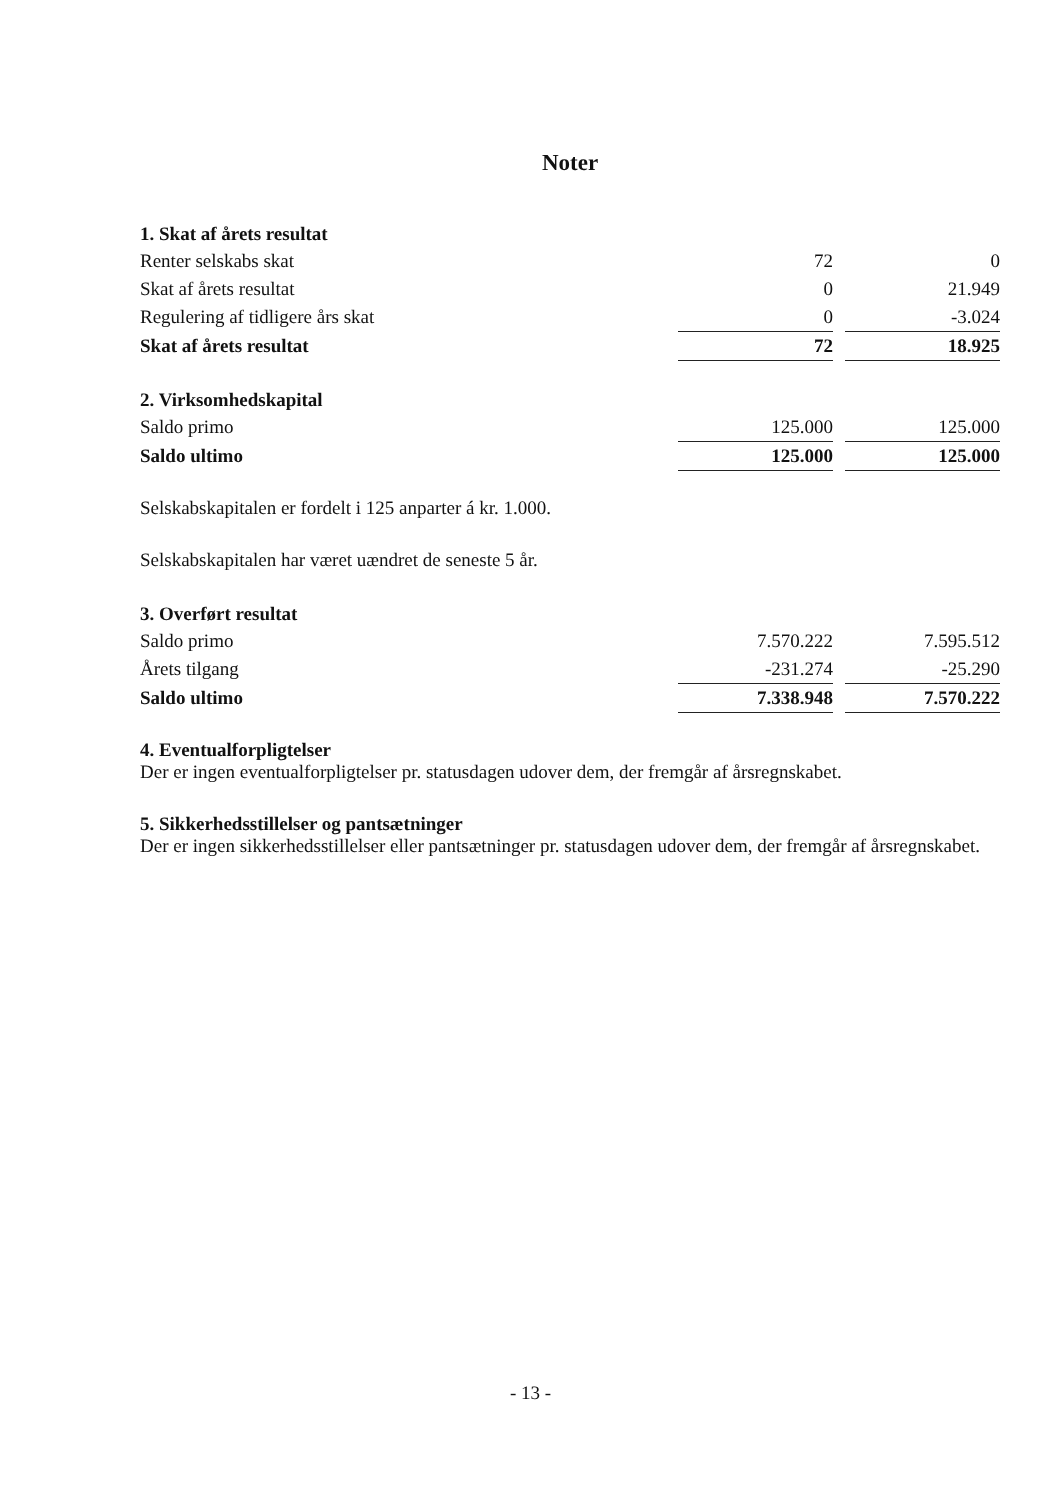Noter
| 1. Skat af årets resultat | | | |
| --- | --- | --- | --- |
| Renter selskabs skat | 72 | | 0 |
| Skat af årets resultat | 0 | | 21.949 |
| Regulering af tidligere års skat | 0 | | -3.024 |
| Skat af årets resultat | 72 | | 18.925 |
| 2. Virksomhedskapital | | | |
| --- | --- | --- | --- |
| Saldo primo | 125.000 | | 125.000 |
| Saldo ultimo | 125.000 | | 125.000 |
Selskabskapitalen er fordelt i 125 anparter á kr. 1.000.
Selskabskapitalen har været uændret de seneste 5 år.
| 3. Overført resultat | | | |
| --- | --- | --- | --- |
| Saldo primo | 7.570.222 | | 7.595.512 |
| Årets tilgang | -231.274 | | -25.290 |
| Saldo ultimo | 7.338.948 | | 7.570.222 |
4. Eventualforpligtelser
Der er ingen eventualforpligtelser pr. statusdagen udover dem, der fremgår af årsregnskabet.
5. Sikkerhedsstillelser og pantsætninger
Der er ingen sikkerhedsstillelser eller pantsætninger pr. statusdagen udover dem, der fremgår af årsregnskabet.
- 13 -